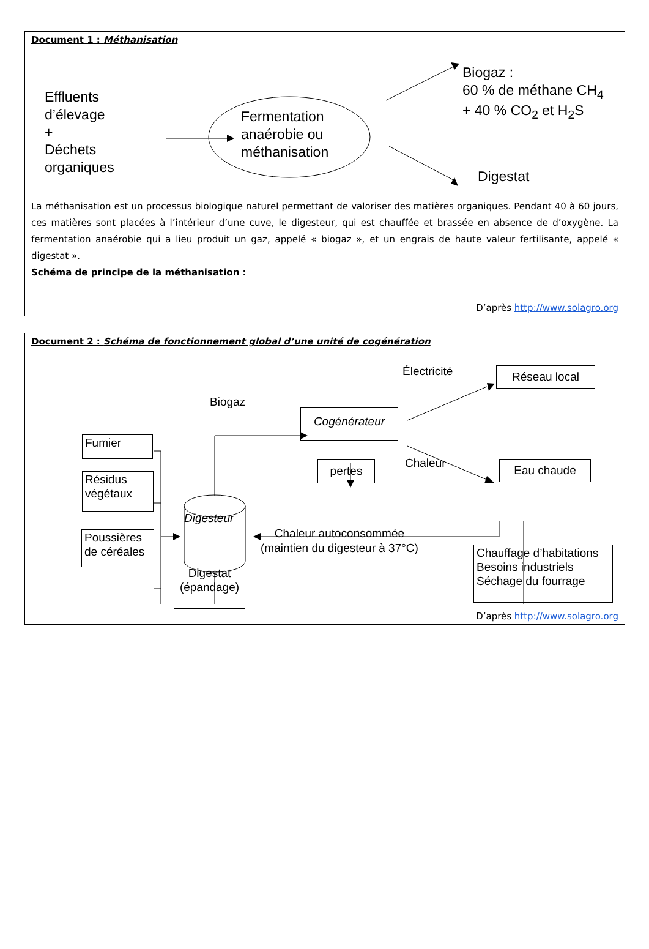Document 1 : Méthanisation
Effluents
d’élevage
+
Déchets
organiques
Fermentation
anaérobie ou
méthanisation
Biogaz :
60 % de méthane CH<sub>4</sub>
+ 40 % CO<sub>2</sub> et H<sub>2</sub>S
Digestat
La méthanisation est un processus biologique naturel permettant de valoriser des matières organiques. Pendant 40 à 60 jours, ces matières sont placées à l’intérieur d’une cuve, le digesteur, qui est chauffée et brassée en absence de d’oxygène. La fermentation anaérobie qui a lieu produit un gaz, appelé « biogaz », et un engrais de haute valeur fertilisante, appelé « digestat ».
Schéma de principe de la méthanisation :
D’après http://www.solagro.org
Document 2 : Schéma de fonctionnement global d’une unité de cogénération
Fumier
Résidus végétaux
Poussières de céréales
Digesteur
Biogaz
Cogénérateur
pertes
Électricité
Chaleur
Réseau local
Eau chaude
Chaleur autoconsommée
(maintien du digesteur à 37°C)
Chauffage d’habitations
Besoins industriels
Séchage du fourrage
Digestat (épandage)
D’après http://www.solagro.org